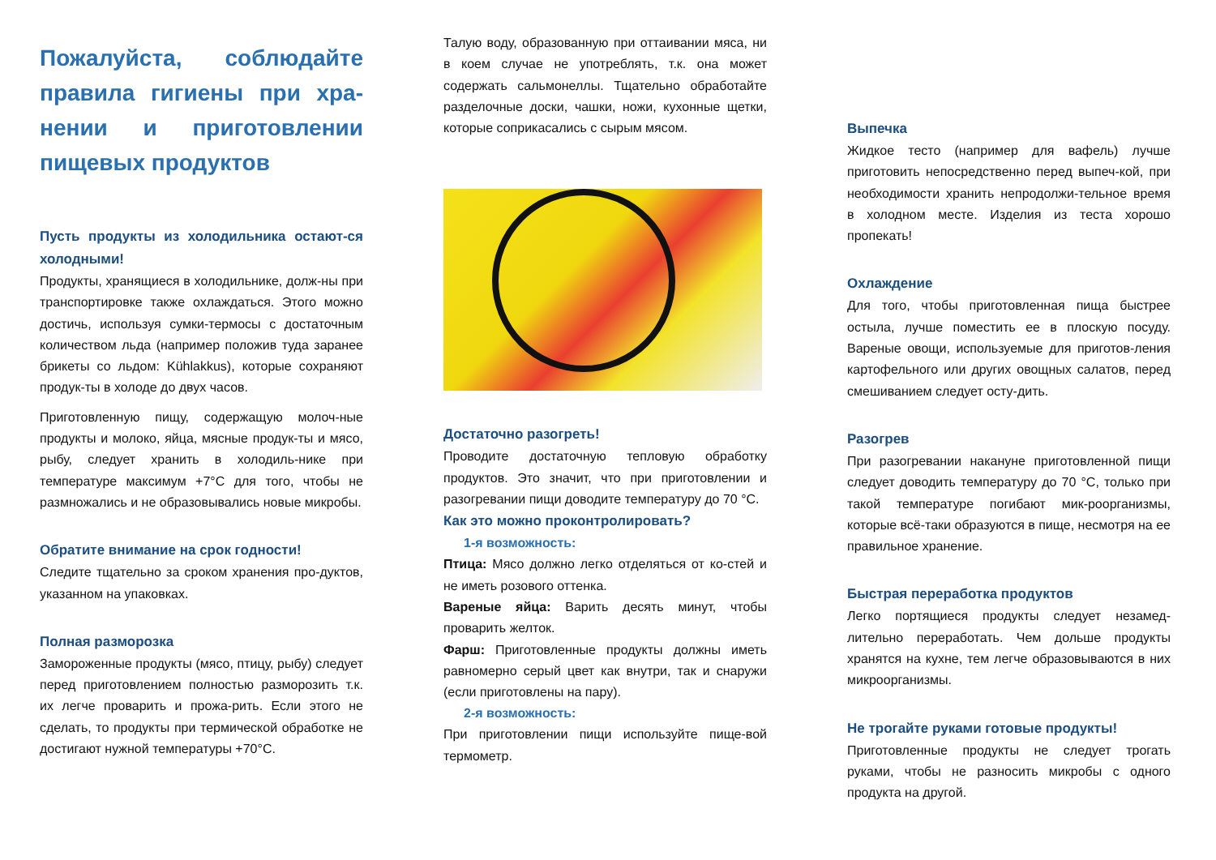Пожалуйста, соблюдайте правила гигиены при хра-нении и приготовлении пищевых продуктов
Пусть продукты из холодильника остают-ся холодными!
Продукты, хранящиеся в холодильнике, долж-ны при транспортировке также охлаждаться. Этого можно достичь, используя сумки-термосы с достаточным количеством льда (например положив туда заранее брикеты со льдом: Kühlakkus), которые сохраняют продук-ты в холоде до двух часов.
Приготовленную пищу, содержащую молоч-ные продукты и молоко, яйца, мясные продук-ты и мясо, рыбу, следует хранить в холодиль-нике при температуре максимум +7°C для того, чтобы не размножались и не образовывались новые микробы.
Обратите внимание на срок годности!
Следите тщательно за сроком хранения про-дуктов, указанном на упаковках.
Полная разморозка
Замороженные продукты (мясо, птицу, рыбу) следует перед приготовлением полностью разморозить т.к. их легче проварить и прожа-рить. Если этого не сделать, то продукты при термической обработке не достигают нужной температуры +70°C.
Талую воду, образованную при оттаивании мяса, ни в коем случае не употреблять, т.к. она может содержать сальмонеллы. Тщательно обработайте разделочные доски, чашки, ножи, кухонные щетки, которые соприкасались с сырым мясом.
Достаточно разогреть!
Проводите достаточную тепловую обработку продуктов. Это значит, что при приготовлении и разогревании пищи доводите температуру до 70 °C.
Как это можно проконтролировать?
1-я возможность:
Птица: Мясо должно легко отделяться от ко-стей и не иметь розового оттенка.
Вареные яйца: Варить десять минут, чтобы проварить желток.
Фарш: Приготовленные продукты должны иметь равномерно серый цвет как внутри, так и снаружи (если приготовлены на пару).
2-я возможность:
При приготовлении пищи используйте пище-вой термометр.
Выпечка
Жидкое тесто (например для вафель) лучше приготовить непосредственно перед выпеч-кой, при необходимости хранить непродолжи-тельное время в холодном месте. Изделия из теста хорошо пропекать!
Охлаждение
Для того, чтобы приготовленная пища быстрее остыла, лучше поместить ее в плоскую посуду. Вареные овощи, используемые для приготов-ления картофельного или других овощных салатов, перед смешиванием следует осту-дить.
Разогрев
При разогревании накануне приготовленной пищи следует доводить температуру до 70 °C, только при такой температуре погибают мик-роорганизмы, которые всё-таки образуются в пище, несмотря на ее правильное хранение.
Быстрая переработка продуктов
Легко портящиеся продукты следует незамед-лительно переработать. Чем дольше продукты хранятся на кухне, тем легче образовываются в них микроорганизмы.
Не трогайте руками готовые продукты!
Приготовленные продукты не следует трогать руками, чтобы не разносить микробы с одного продукта на другой.